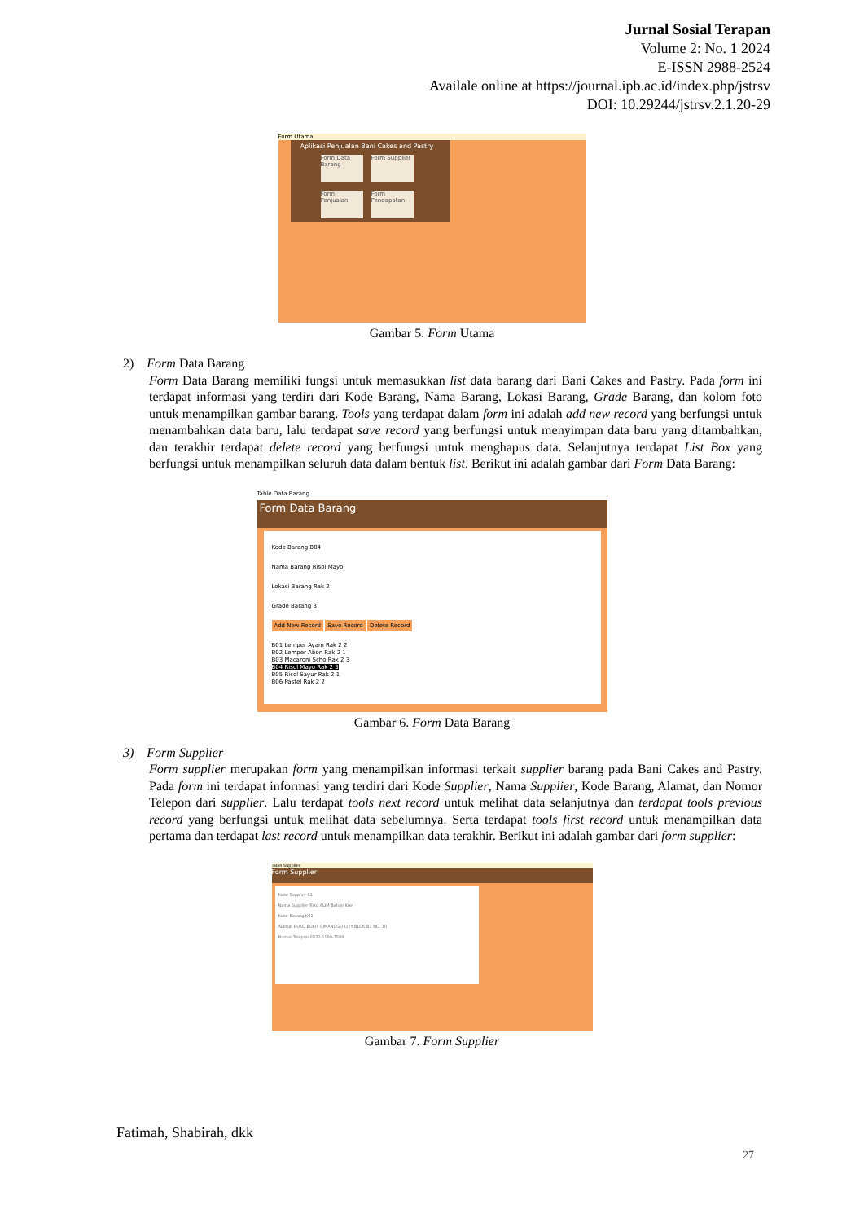Jurnal Sosial Terapan
Volume 2: No. 1 2024
E-ISSN 2988-2524
Availale online at https://journal.ipb.ac.id/index.php/jstrsv
DOI: 10.29244/jstrsv.2.1.20-29
Form Utama
Aplikasi Penjualan Bani Cakes and Pastry
Form Data Barang
Form Supplier
Form Penjualan
Form Pendapatan
Gambar 5. Form Utama
2) Form Data Barang
Form Data Barang memiliki fungsi untuk memasukkan list data barang dari Bani Cakes and Pastry. Pada form ini terdapat informasi yang terdiri dari Kode Barang, Nama Barang, Lokasi Barang, Grade Barang, dan kolom foto untuk menampilkan gambar barang. Tools yang terdapat dalam form ini adalah add new record yang berfungsi untuk menambahkan data baru, lalu terdapat save record yang berfungsi untuk menyimpan data baru yang ditambahkan, dan terakhir terdapat delete record yang berfungsi untuk menghapus data. Selanjutnya terdapat List Box yang berfungsi untuk menampilkan seluruh data dalam bentuk list. Berikut ini adalah gambar dari Form Data Barang:
Table Data Barang
Form Data Barang
Kode Barang B04
Nama Barang Risol Mayo
Lokasi Barang Rak 2
Grade Barang 3
Add New Record Save Record Delete Record
B01 Lemper Ayam Rak 2 2
B02 Lemper Abon Rak 2 1
B03 Macaroni Scho Rak 2 3
B04 Risol Mayo Rak 2 3
B05 Risol Sayur Rak 2 1
B06 Pastel Rak 2 2
Gambar 6. Form Data Barang
3) Form Supplier
Form supplier merupakan form yang menampilkan informasi terkait supplier barang pada Bani Cakes and Pastry. Pada form ini terdapat informasi yang terdiri dari Kode Supplier, Nama Supplier, Kode Barang, Alamat, dan Nomor Telepon dari supplier. Lalu terdapat tools next record untuk melihat data selanjutnya dan terdapat tools previous record yang berfungsi untuk melihat data sebelumnya. Serta terdapat tools first record untuk menampilkan data pertama dan terdapat last record untuk menampilkan data terakhir. Berikut ini adalah gambar dari form supplier:
Tabel Supplier
Form Supplier
Kode Supplier S1
Nama Supplier Toko ALIM Bahan Kue
Kode Barang K01
Alamat RUKO BUKIT CIMANGGU CITY BLOK B1 NO. 10
Nomor Telepon 0822-1190-7599
Gambar 7. Form Supplier
Fatimah, Shabirah, dkk
27